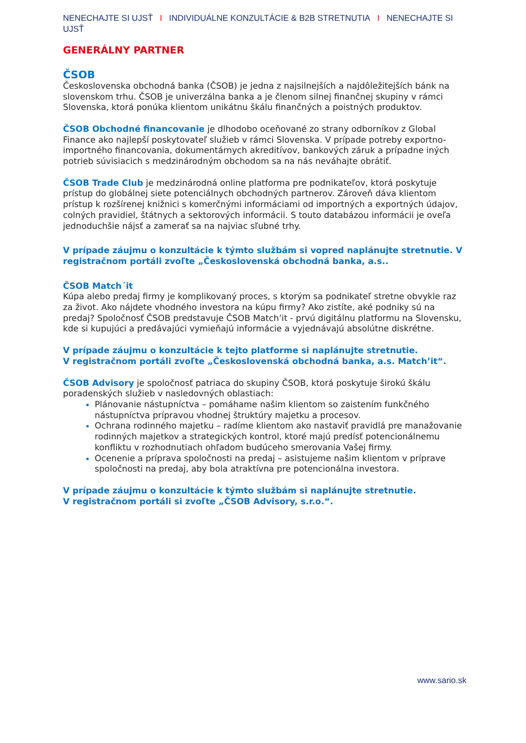NENECHAJTE SI UJSŤ I INDIVIDUÁLNE KONZULTÁCIE & B2B STRETNUTIA I NENECHAJTE SI UJSŤ
GENERÁLNY PARTNER
ČSOB
Československa obchodná banka (ČSOB) je jedna z najsilnejších a najdôležitejších bánk na slovenskom trhu. ČSOB je univerzálna banka a je členom silnej finančnej skupiny v rámci Slovenska, ktorá ponúka klientom unikátnu škálu finančných a poistných produktov.
ČSOB Obchodné financovanie je dlhodobo oceňované zo strany odborníkov z Global Finance ako najlepší poskytovateľ služieb v rámci Slovenska. V prípade potreby exportno-importného financovania, dokumentárnych akreditívov, bankových záruk a prípadne iných potrieb súvisiacich s medzinárodným obchodom sa na nás neváhajte obrátiť.
ČSOB Trade Club je medzinárodná online platforma pre podnikateľov, ktorá poskytuje prístup do globálnej siete potenciálnych obchodných partnerov. Zároveň dáva klientom prístup k rozšírenej knižnici s komerčnými informáciami od importných a exportných údajov, colných pravidiel, štátnych a sektorových informácii. S touto databázou informácii je oveľa jednoduchšie nájsť a zamerať sa na najviac sľubné trhy.
V prípade záujmu o konzultácie k týmto službám si vopred naplánujte stretnutie. V registračnom portáli zvoľte „Československá obchodná banka, a.s..
ČSOB Match´it
Kúpa alebo predaj firmy je komplikovaný proces, s ktorým sa podnikateľ stretne obvykle raz za život. Ako nájdete vhodného investora na kúpu firmy? Ako zistíte, aké podniky sú na predaj? Spoločnosť ČSOB predstavuje ČSOB Match’it - prvú digitálnu platformu na Slovensku, kde si kupujúci a predávajúci vymieňajú informácie a vyjednávajú absolútne diskrétne.
V prípade záujmu o konzultácie k tejto platforme si naplánujte stretnutie.
V registračnom portáli zvoľte „Československá obchodná banka, a.s. Match’it“.
ČSOB Advisory je spoločnosť patriaca do skupiny ČSOB, ktorá poskytuje širokú škálu poradenských služieb v nasledovných oblastiach:
Plánovanie nástupníctva – pomáhame našim klientom so zaistením funkčného nástupníctva prípravou vhodnej štruktúry majetku a procesov.
Ochrana rodinného majetku – radíme klientom ako nastaviť pravidlá pre manažovanie rodinných majetkov a strategických kontrol, ktoré majú predísť potencionálnemu konfliktu v rozhodnutiach ohľadom budúceho smerovania Vašej firmy.
Ocenenie a príprava spoločnosti na predaj – asistujeme našim klientom v príprave spoločnosti na predaj, aby bola atraktívna pre potencionálna investora.
V prípade záujmu o konzultácie k týmto službám si naplánujte stretnutie.
V registračnom portáli si zvoľte „ČSOB Advisory, s.r.o.“.
www.sario.sk